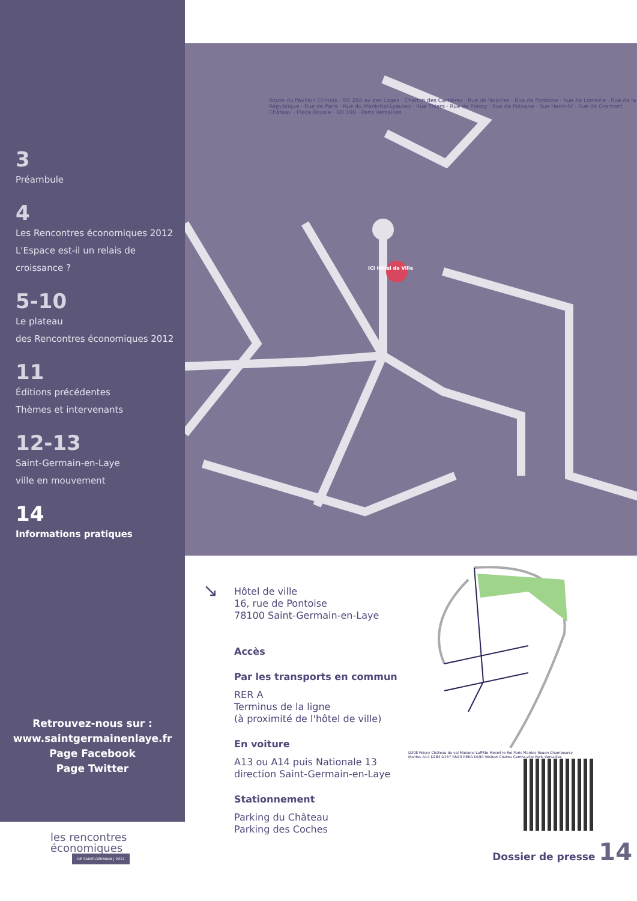3
Préambule
4
Les Rencontres économiques 2012
L'Espace est-il un relais de croissance ?
5-10
Le plateau
des Rencontres économiques 2012
11
Éditions précédentes
Thèmes et intervenants
12-13
Saint-Germain-en-Laye
ville en mouvement
14
Informations pratiques
Retrouvez-nous sur :
www.saintgermainenlaye.fr
Page Facebook
Page Twitter
ICI Hôtel de Ville
Route du Pavillon Chinois · RD 284 av des Loges · Chemin des Carrières · Rue de Noailles · Rue de Pontoise · Rue de Lorraine · Rue de la République · Rue de Paris · Rue du Maréchal-Lyautey · Rue Thiers · Rue de Poissy · Rue de Pologne · Rue Henri-IV · Rue de Gramont · Château · Place Royale · RD 190 · Paris Versailles
↘
Hôtel de ville
16, rue de Pontoise
78100 Saint-Germain-en-Laye
Accès
Par les transports en commun
RER A
Terminus de la ligne
(à proximité de l'hôtel de ville)
En voiture
A13 ou A14 puis Nationale 13
direction Saint-Germain-en-Laye
Stationnement
Parking du Château
Parking des Coches
D308 Poissy Château du val Maisons-Laffitte Mesnil-le-Roi Paris Mantes Rouen Chambourcy Mantes A14 D284 D157 RN13 RERA D190 Vésinet Chatou Centre-ville Paris Versailles
les rencontres
économiques
DE SAINT-GERMAIN | 2012
Dossier de presse 14